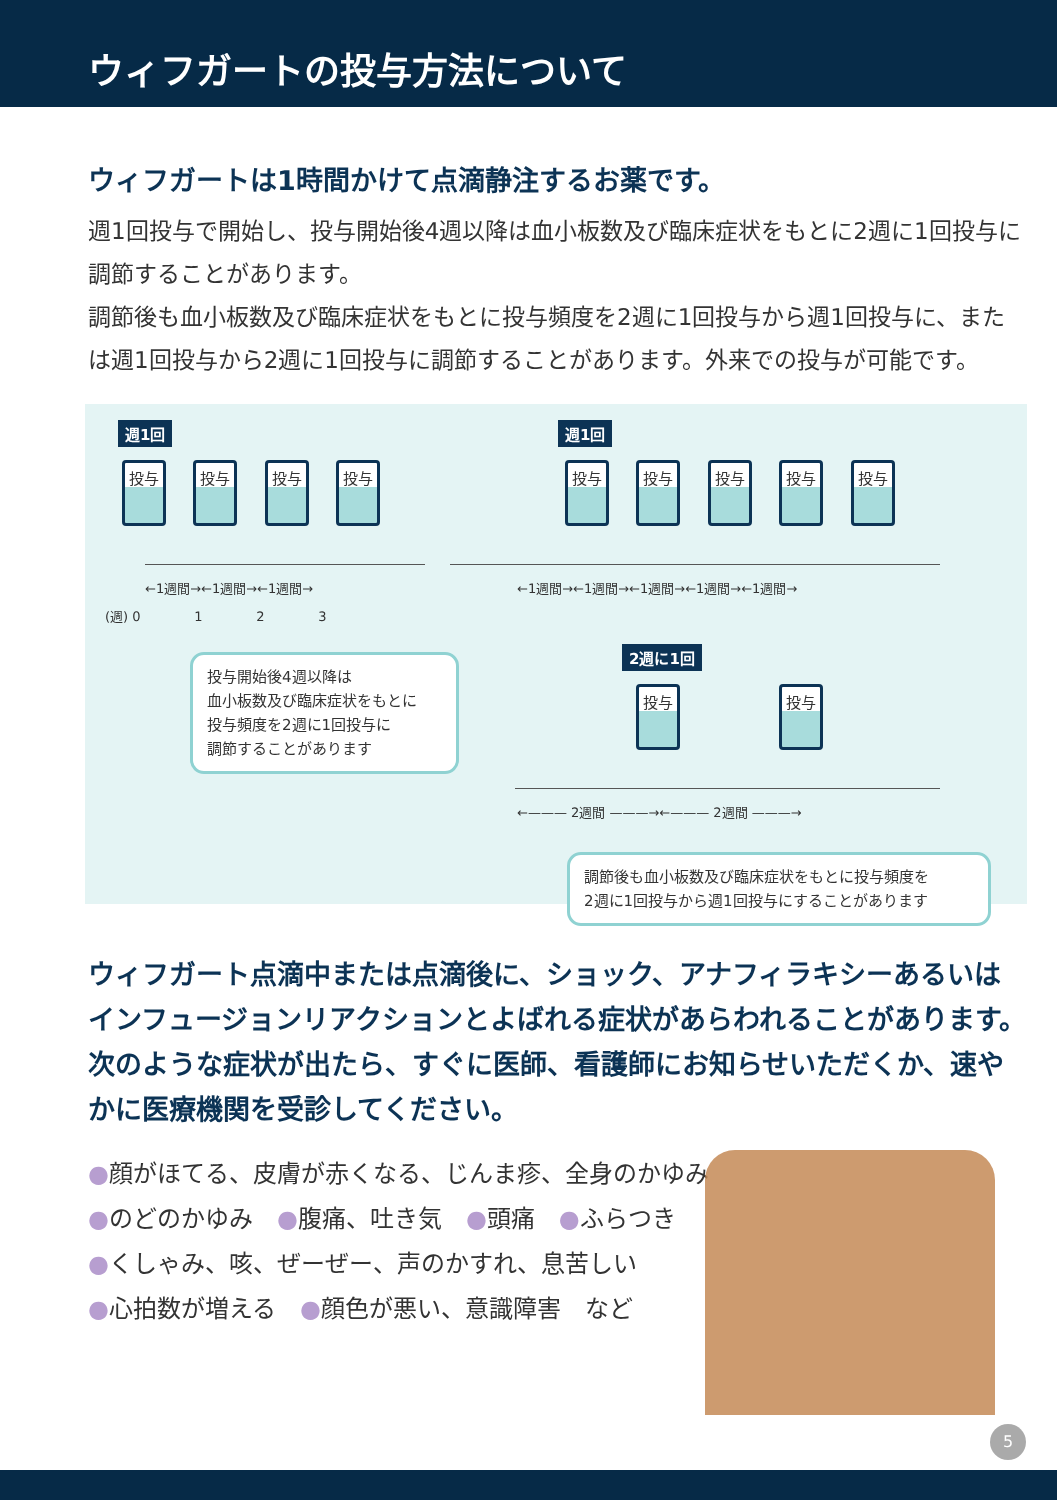ウィフガートの投与方法について
ウィフガートは1時間かけて点滴静注するお薬です。
週1回投与で開始し、投与開始後4週以降は血小板数及び臨床症状をもとに2週に1回投与に調節することがあります。
調節後も血小板数及び臨床症状をもとに投与頻度を2週に1回投与から週1回投与に、または週1回投与から2週に1回投与に調節することがあります。外来での投与が可能です。
週1回 週1回
投与 投与 投与 投与 投与 投与 投与 投与 投与
←1週間→←1週間→←1週間→
←1週間→←1週間→←1週間→←1週間→←1週間→
(週) 0 1 2 3
投与開始後4週以降は
血小板数及び臨床症状をもとに
投与頻度を2週に1回投与に
調節することがあります
2週に1回
投与 投与
←——— 2週間 ———→←——— 2週間 ———→
調節後も血小板数及び臨床症状をもとに投与頻度を
2週に1回投与から週1回投与にすることがあります
ウィフガート点滴中または点滴後に、ショック、アナフィラキシーあるいはインフュージョンリアクションとよばれる症状があらわれることがあります。次のような症状が出たら、すぐに医師、看護師にお知らせいただくか、速やかに医療機関を受診してください。
●顔がほてる、皮膚が赤くなる、じんま疹、全身のかゆみ
●のどのかゆみ　●腹痛、吐き気　●頭痛　●ふらつき
●くしゃみ、咳、ぜーぜー、声のかすれ、息苦しい
●心拍数が増える　●顔色が悪い、意識障害　など
5